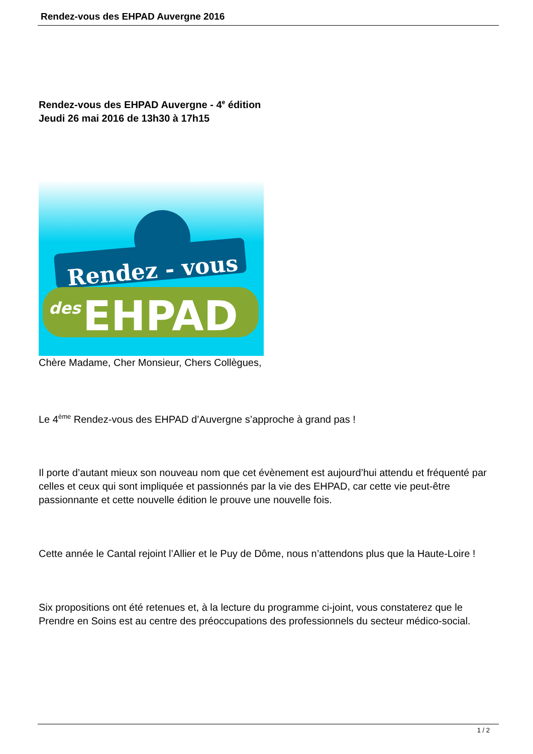Rendez-vous des EHPAD Auvergne 2016
Rendez-vous des EHPAD Auvergne - 4<sup>e</sup> édition
Jeudi 26 mai 2016 de 13h30 à 17h15
Rendez - vous
des
EHPAD
Chère Madame, Cher Monsieur, Chers Collègues,
Le 4<sup>ème</sup> Rendez-vous des EHPAD d’Auvergne s’approche à grand pas !
Il porte d’autant mieux son nouveau nom que cet évènement est aujourd’hui attendu et fréquenté par celles et ceux qui sont impliquée et passionnés par la vie des EHPAD, car cette vie peut-être passionnante et cette nouvelle édition le prouve une nouvelle fois.
Cette année le Cantal rejoint l’Allier et le Puy de Dôme, nous n’attendons plus que la Haute-Loire !
Six propositions ont été retenues et, à la lecture du programme ci-joint, vous constaterez que le Prendre en Soins est au centre des préoccupations des professionnels du secteur médico-social.
1 / 2